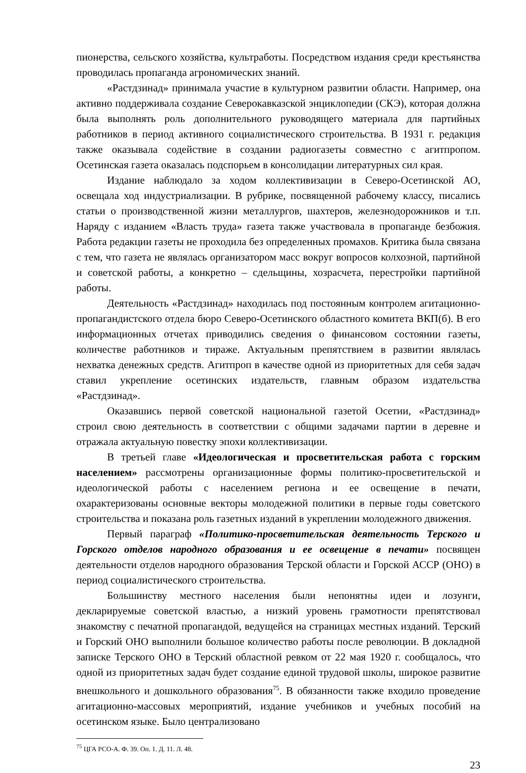пионерства, сельского хозяйства, культработы. Посредством издания среди крестьянства проводилась пропаганда агрономических знаний.
«Растдзинад» принимала участие в культурном развитии области. Например, она активно поддерживала создание Северокавказской энциклопедии (СКЭ), которая должна была выполнять роль дополнительного руководящего материала для партийных работников в период активного социалистического строительства. В 1931 г. редакция также оказывала содействие в создании радиогазеты совместно с агитпропом. Осетинская газета оказалась подспорьем в консолидации литературных сил края.
Издание наблюдало за ходом коллективизации в Северо-Осетинской АО, освещала ход индустриализации. В рубрике, посвященной рабочему классу, писались статьи о производственной жизни металлургов, шахтеров, железнодорожников и т.п. Наряду с изданием «Власть труда» газета также участвовала в пропаганде безбожия. Работа редакции газеты не проходила без определенных промахов. Критика была связана с тем, что газета не являлась организатором масс вокруг вопросов колхозной, партийной и советской работы, а конкретно – сдельщины, хозрасчета, перестройки партийной работы.
Деятельность «Растдзинад» находилась под постоянным контролем агитационно-пропагандистского отдела бюро Северо-Осетинского областного комитета ВКП(б). В его информационных отчетах приводились сведения о финансовом состоянии газеты, количестве работников и тираже. Актуальным препятствием в развитии являлась нехватка денежных средств. Агитпроп в качестве одной из приоритетных для себя задач ставил укрепление осетинских издательств, главным образом издательства «Растдзинад».
Оказавшись первой советской национальной газетой Осетии, «Растдзинад» строил свою деятельность в соответствии с общими задачами партии в деревне и отражала актуальную повестку эпохи коллективизации.
В третьей главе «Идеологическая и просветительская работа с горским населением» рассмотрены организационные формы политико-просветительской и идеологической работы с населением региона и ее освещение в печати, охарактеризованы основные векторы молодежной политики в первые годы советского строительства и показана роль газетных изданий в укреплении молодежного движения.
Первый параграф «Политико-просветительская деятельность Терского и Горского отделов народного образования и ее освещение в печати» посвящен деятельности отделов народного образования Терской области и Горской АССР (ОНО) в период социалистического строительства.
Большинству местного населения были непонятны идеи и лозунги, декларируемые советской властью, а низкий уровень грамотности препятствовал знакомству с печатной пропагандой, ведущейся на страницах местных изданий. Терский и Горский ОНО выполнили большое количество работы после революции. В докладной записке Терского ОНО в Терский областной ревком от 22 мая 1920 г. сообщалось, что одной из приоритетных задач будет создание единой трудовой школы, широкое развитие внешкольного и дошкольного образования<sup>75</sup>. В обязанности также входило проведение агитационно-массовых мероприятий, издание учебников и учебных пособий на осетинском языке. Было централизовано
<sup>75</sup> ЦГА РСО-А. Ф. 39. Оп. 1. Д. 11. Л. 48.
23